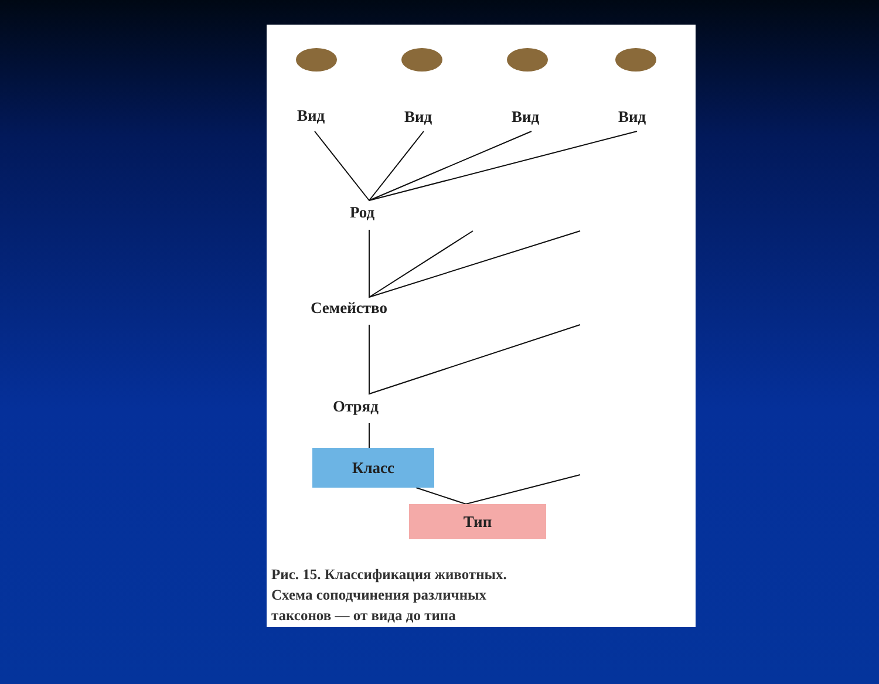Вид Вид Вид Вид
Род
Семейство
Отряд
Класс
Тип
Рис. 15. Классификация животных.
Схема соподчинения различных
таксонов — от вида до типа